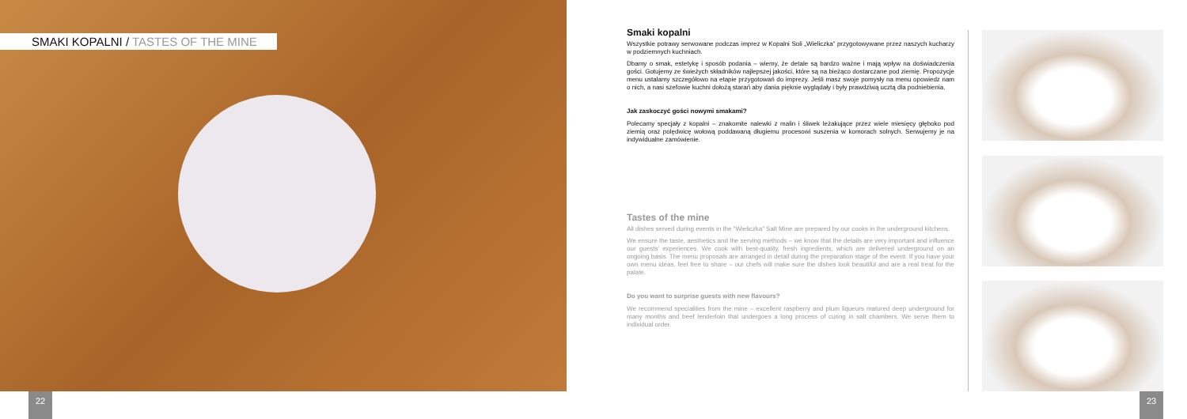SMAKI KOPALNI / TASTES OF THE MINE
22
Smaki kopalni
Wszystkie potrawy serwowane podczas imprez w Kopalni Soli „Wieliczka” przygotowywane przez naszych kucharzy w podziemnych kuchniach.
Dbamy o smak, estetykę i sposób podania – wiemy, że detale są bardzo ważne i mają wpływ na doświadczenia gości. Gotujemy ze świeżych składników najlepszej jakości, które są na bieżąco dostarczane pod ziemię. Propozycje menu ustalamy szczegółowo na etapie przygotowań do imprezy. Jeśli masz swoje pomysły na menu opowiedz nam o nich, a nasi szefowie kuchni dołożą starań aby dania pięknie wyglądały i były prawdziwą ucztą dla podniebienia.
Jak zaskoczyć gości nowymi smakami?
Polecamy specjały z kopalni – znakomite nalewki z malin i śliwek leżakujące przez wiele miesięcy głęboko pod ziemią oraz polędwicę wołową poddawaną długiemu procesowi suszenia w komorach solnych. Serwujemy je na indywidualne zamówienie.
Tastes of the mine
All dishes served during events in the “Wieliczka” Salt Mine are prepared by our cooks in the underground kitchens.
We ensure the taste, aesthetics and the serving methods – we know that the details are very important and influence our guests’ experiences. We cook with best-quality, fresh ingredients, which are delivered underground on an ongoing basis. The menu proposals are arranged in detail during the preparation stage of the event. If you have your own menu ideas, feel free to share – our chefs will make sure the dishes look beautiful and are a real treat for the palate.
Do you want to surprise guests with new flavours?
We recommend specialities from the mine – excellent raspberry and plum liqueurs matured deep underground for many months and beef tenderloin that undergoes a long process of curing in salt chambers. We serve them to individual order.
23